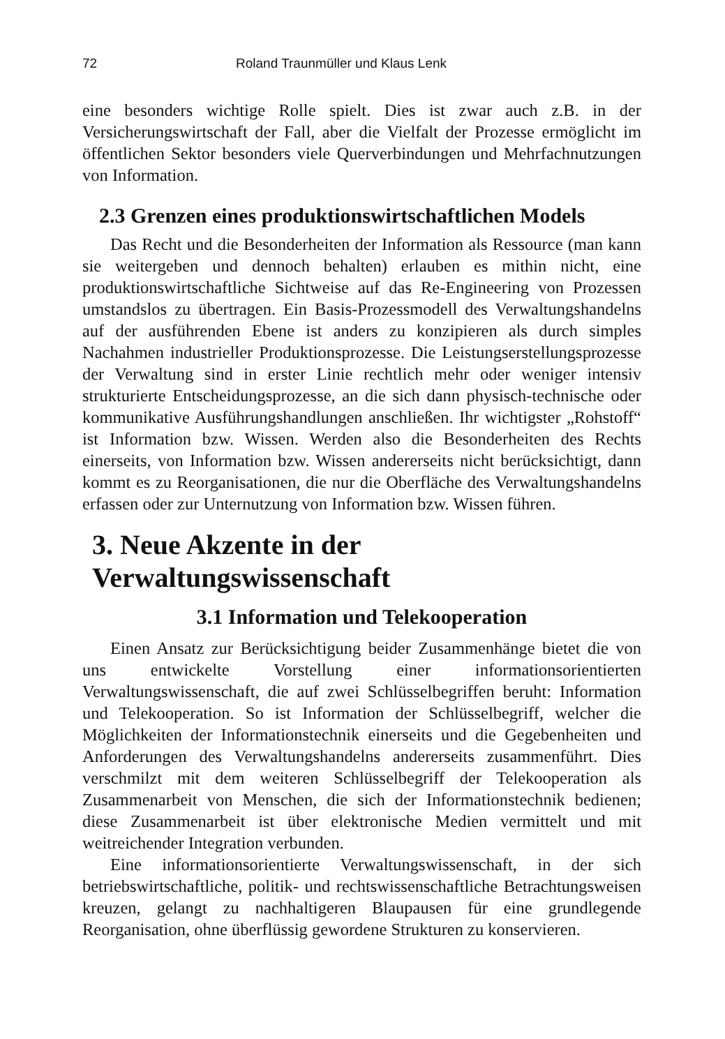72 Roland Traunmüller und Klaus Lenk
eine besonders wichtige Rolle spielt. Dies ist zwar auch z.B. in der Versicherungswirtschaft der Fall, aber die Vielfalt der Prozesse ermöglicht im öffentlichen Sektor besonders viele Querverbindungen und Mehrfachnutzungen von Information.
2.3 Grenzen eines produktionswirtschaftlichen Models
Das Recht und die Besonderheiten der Information als Ressource (man kann sie weitergeben und dennoch behalten) erlauben es mithin nicht, eine produktionswirtschaftliche Sichtweise auf das Re-Engineering von Prozessen umstandslos zu übertragen. Ein Basis-Prozessmodell des Verwaltungshandelns auf der ausführenden Ebene ist anders zu konzipieren als durch simples Nachahmen industrieller Produktionsprozesse. Die Leistungserstellungsprozesse der Verwaltung sind in erster Linie rechtlich mehr oder weniger intensiv strukturierte Entscheidungsprozesse, an die sich dann physisch-technische oder kommunikative Ausführungshandlungen anschließen. Ihr wichtigster „Rohstoff“ ist Information bzw. Wissen. Werden also die Besonderheiten des Rechts einerseits, von Information bzw. Wissen andererseits nicht berücksichtigt, dann kommt es zu Reorganisationen, die nur die Oberfläche des Verwaltungshandelns erfassen oder zur Unternutzung von Information bzw. Wissen führen.
3. Neue Akzente in der Verwaltungswissenschaft
3.1 Information und Telekooperation
Einen Ansatz zur Berücksichtigung beider Zusammenhänge bietet die von uns entwickelte Vorstellung einer informationsorientierten Verwaltungswissenschaft, die auf zwei Schlüsselbegriffen beruht: Information und Telekooperation. So ist Information der Schlüsselbegriff, welcher die Möglichkeiten der Informationstechnik einerseits und die Gegebenheiten und Anforderungen des Verwaltungshandelns andererseits zusammenführt. Dies verschmilzt mit dem weiteren Schlüsselbegriff der Telekooperation als Zusammenarbeit von Menschen, die sich der Informationstechnik bedienen; diese Zusammenarbeit ist über elektronische Medien vermittelt und mit weitreichender Integration verbunden.
Eine informationsorientierte Verwaltungswissenschaft, in der sich betriebswirtschaftliche, politik- und rechtswissenschaftliche Betrachtungsweisen kreuzen, gelangt zu nachhaltigeren Blaupausen für eine grundlegende Reorganisation, ohne überflüssig gewordene Strukturen zu konservieren.